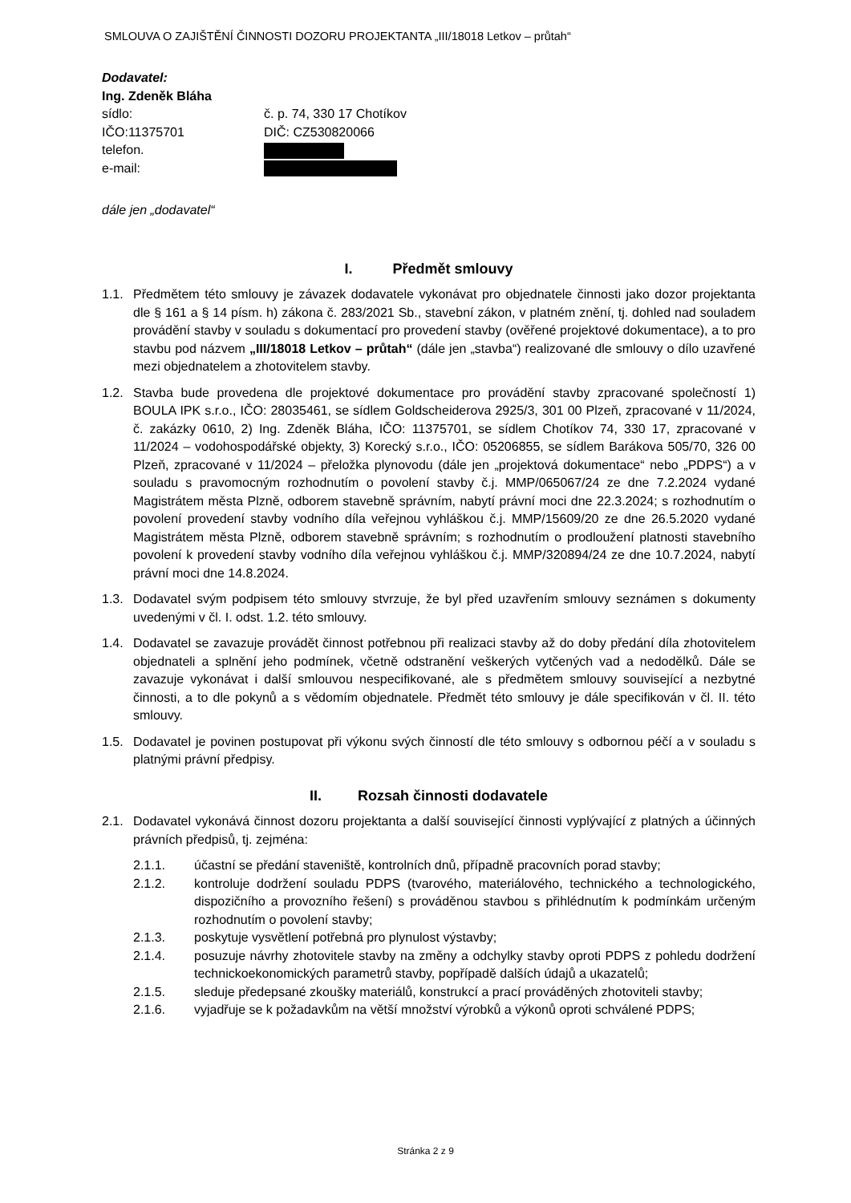SMLOUVA O ZAJIŠTĚNÍ ČINNOSTI DOZORU PROJEKTANTA „III/18018 Letkov – průtah“
Dodavatel:
Ing. Zdeněk Bláha
sídlo: č. p. 74, 330 17 Chotíkov
IČO:11375701 DIČ: CZ530820066
telefon.
e-mail:
dále jen „dodavatel“
I. Předmět smlouvy
1.1. Předmětem této smlouvy je závazek dodavatele vykonávat pro objednatele činnosti jako dozor projektanta dle § 161 a § 14 písm. h) zákona č. 283/2021 Sb., stavební zákon, v platném znění, tj. dohled nad souladem provádění stavby v souladu s dokumentací pro provedení stavby (ověřené projektové dokumentace), a to pro stavbu pod názvem „III/18018 Letkov – průtah“ (dále jen „stavba“) realizované dle smlouvy o dílo uzavřené mezi objednatelem a zhotovitelem stavby.
1.2. Stavba bude provedena dle projektové dokumentace pro provádění stavby zpracované společností 1) BOULA IPK s.r.o., IČO: 28035461, se sídlem Goldscheiderova 2925/3, 301 00 Plzeň, zpracované v 11/2024, č. zakázky 0610, 2) Ing. Zdeněk Bláha, IČO: 11375701, se sídlem Chotíkov 74, 330 17, zpracované v 11/2024 – vodohospodářské objekty, 3) Korecký s.r.o., IČO: 05206855, se sídlem Barákova 505/70, 326 00 Plzeň, zpracované v 11/2024 – přeložka plynovodu (dále jen „projektová dokumentace“ nebo „PDPS“) a v souladu s pravomocným rozhodnutím o povolení stavby č.j. MMP/065067/24 ze dne 7.2.2024 vydané Magistrátem města Plzně, odborem stavebně správním, nabytí právní moci dne 22.3.2024; s rozhodnutím o povolení provedení stavby vodního díla veřejnou vyhláškou č.j. MMP/15609/20 ze dne 26.5.2020 vydané Magistrátem města Plzně, odborem stavebně správním; s rozhodnutím o prodloužení platnosti stavebního povolení k provedení stavby vodního díla veřejnou vyhláškou č.j. MMP/320894/24 ze dne 10.7.2024, nabytí právní moci dne 14.8.2024.
1.3. Dodavatel svým podpisem této smlouvy stvrzuje, že byl před uzavřením smlouvy seznámen s dokumenty uvedenými v čl. I. odst. 1.2. této smlouvy.
1.4. Dodavatel se zavazuje provádět činnost potřebnou při realizaci stavby až do doby předání díla zhotovitelem objednateli a splnění jeho podmínek, včetně odstranění veškerých vytčených vad a nedodělků. Dále se zavazuje vykonávat i další smlouvou nespecifikované, ale s předmětem smlouvy související a nezbytné činnosti, a to dle pokynů a s vědomím objednatele. Předmět této smlouvy je dále specifikován v čl. II. této smlouvy.
1.5. Dodavatel je povinen postupovat při výkonu svých činností dle této smlouvy s odbornou péčí a v souladu s platnými právní předpisy.
II. Rozsah činnosti dodavatele
2.1. Dodavatel vykonává činnost dozoru projektanta a další související činnosti vyplývající z platných a účinných právních předpisů, tj. zejména:
2.1.1. účastní se předání staveniště, kontrolních dnů, případně pracovních porad stavby;
2.1.2. kontroluje dodržení souladu PDPS (tvarového, materiálového, technického a technologického, dispozičního a provozního řešení) s prováděnou stavbou s přihlédnutím k podmínkám určeným rozhodnutím o povolení stavby;
2.1.3. poskytuje vysvětlení potřebná pro plynulost výstavby;
2.1.4. posuzuje návrhy zhotovitele stavby na změny a odchylky stavby oproti PDPS z pohledu dodržení technickoekonomických parametrů stavby, popřípadě dalších údajů a ukazatelů;
2.1.5. sleduje předepsané zkoušky materiálů, konstrukcí a prací prováděných zhotoviteli stavby;
2.1.6. vyjadřuje se k požadavkům na větší množství výrobků a výkonů oproti schválené PDPS;
Stránka 2 z 9